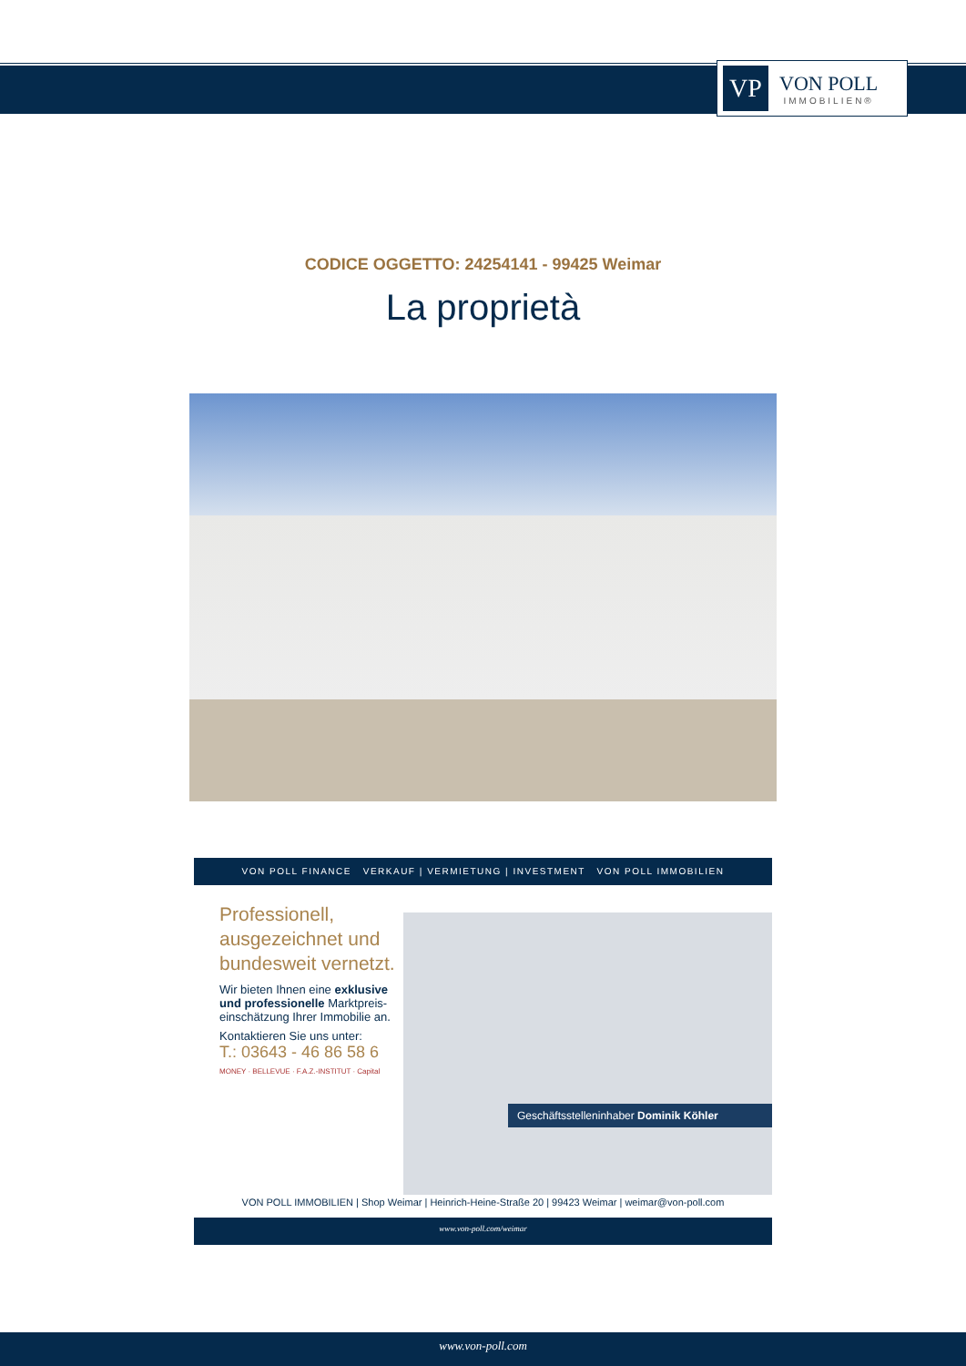VP
VON POLL
IMMOBILIEN®
CODICE OGGETTO: 24254141 - 99425 Weimar
La proprietà
VON POLL FINANCE VERKAUF | VERMIETUNG | INVESTMENT VON POLL IMMOBILIEN
Professionell, ausgezeichnet und bundesweit vernetzt.
Wir bieten Ihnen eine exklusive und professionelle Marktpreis-einschätzung Ihrer Immobilie an.
Kontaktieren Sie uns unter:
T.: 03643 - 46 86 58 6
MONEY · BELLEVUE · F.A.Z.-INSTITUT · Capital
Geschäftsstelleninhaber Dominik Köhler
VON POLL IMMOBILIEN | Shop Weimar | Heinrich-Heine-Straße 20 | 99423 Weimar | weimar@von-poll.com
www.von-poll.com/weimar
www.von-poll.com